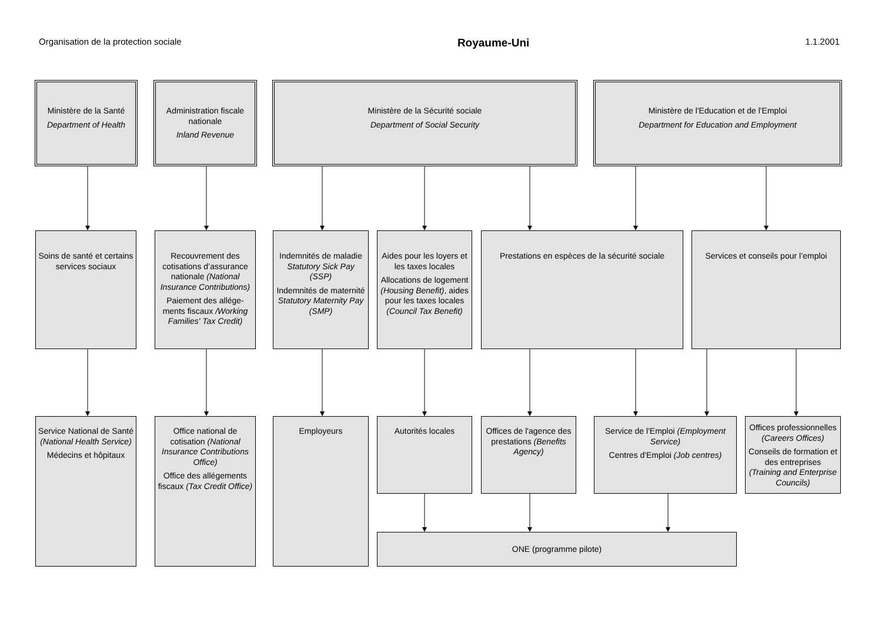Organisation de la protection sociale Royaume-Uni 1.1.2001
Ministère de la Santé
Department of Health
Administration fiscale nationale
Inland Revenue
Ministère de la Sécurité sociale
Department of Social Security
Ministère de l'Education et de l'Emploi
Department for Education and Employment
Soins de santé et certains services sociaux
Recouvrement des cotisations d’assurance nationale (National Insurance Contributions)
Paiement des allége-ments fiscaux /Working Families' Tax Credit)
Indemnités de maladie Statutory Sick Pay (SSP)
Indemnités de maternité Statutory Maternity Pay (SMP)
Aides pour les loyers et les taxes locales
Allocations de logement (Housing Benefit), aides pour les taxes locales (Council Tax Benefit)
Prestations en espèces de la sécurité sociale
Services et conseils pour l’emploi
Service National de Santé (National Health Service)
Médecins et hôpitaux
Office national de cotisation (National Insurance Contributions Office)
Office des allégements fiscaux (Tax Credit Office)
Employeurs
Autorités locales Offices de l'agence des prestations (Benefits Agency)
Service de l'Emploi (Employment Service)
Centres d'Emploi (Job centres)
Offices professionnelles (Careers Offices)
Conseils de formation et des entreprises (Training and Enterprise Councils)
ONE (programme pilote)